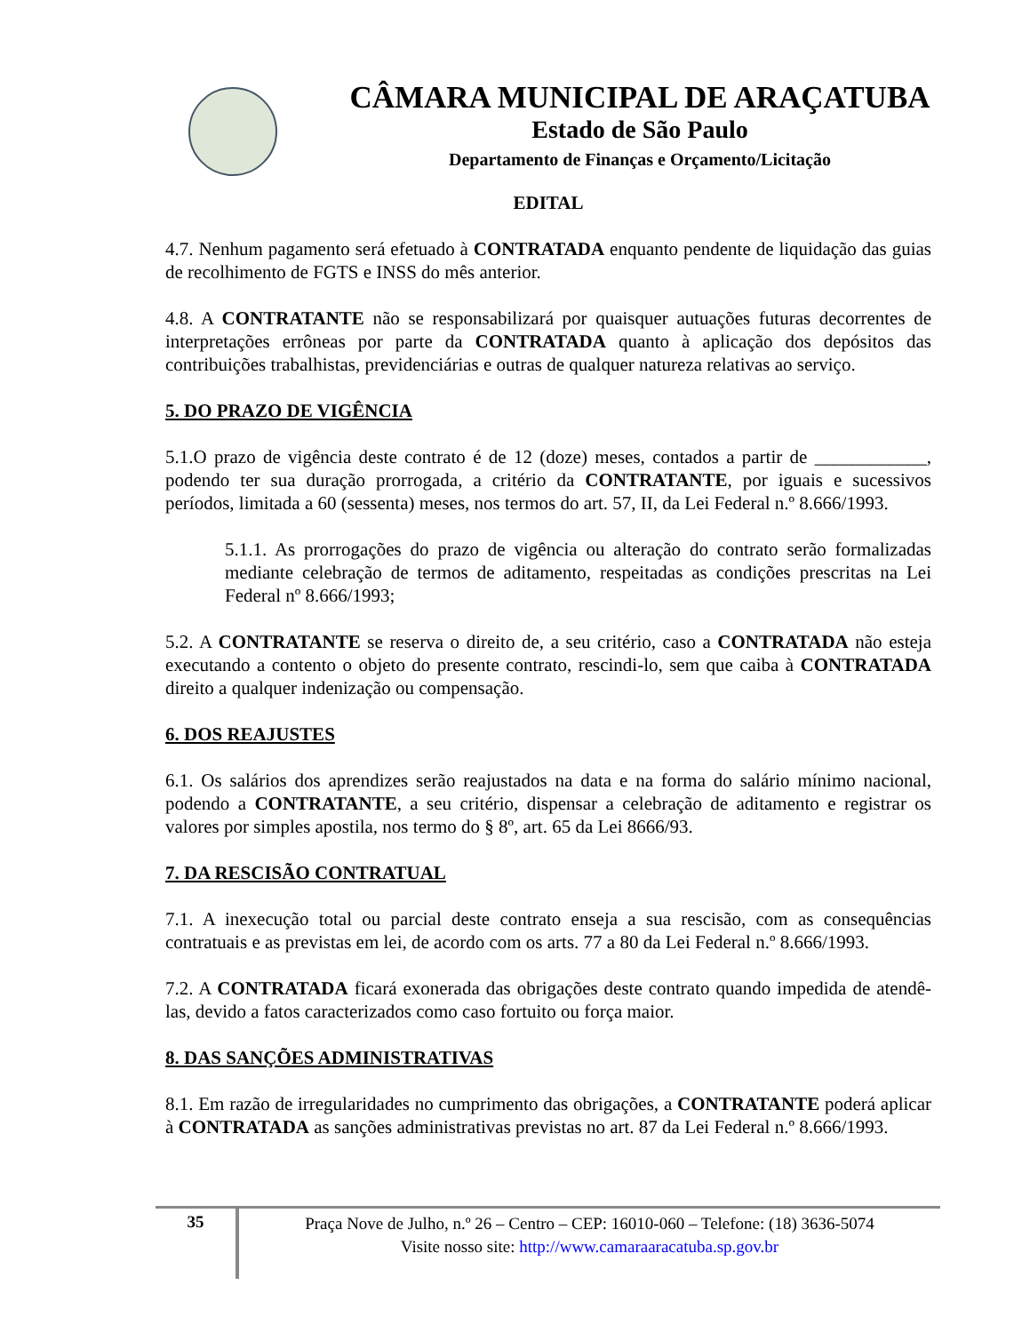CÂMARA MUNICIPAL DE ARAÇATUBA
Estado de São Paulo
Departamento de Finanças e Orçamento/Licitação
EDITAL
4.7. Nenhum pagamento será efetuado à CONTRATADA enquanto pendente de liquidação das guias de recolhimento de FGTS e INSS do mês anterior.
4.8. A CONTRATANTE não se responsabilizará por quaisquer autuações futuras decorrentes de interpretações errôneas por parte da CONTRATADA quanto à aplicação dos depósitos das contribuições trabalhistas, previdenciárias e outras de qualquer natureza relativas ao serviço.
5. DO PRAZO DE VIGÊNCIA
5.1.O prazo de vigência deste contrato é de 12 (doze) meses, contados a partir de ____________, podendo ter sua duração prorrogada, a critério da CONTRATANTE, por iguais e sucessivos períodos, limitada a 60 (sessenta) meses, nos termos do art. 57, II, da Lei Federal n.º 8.666/1993.
5.1.1. As prorrogações do prazo de vigência ou alteração do contrato serão formalizadas mediante celebração de termos de aditamento, respeitadas as condições prescritas na Lei Federal nº 8.666/1993;
5.2. A CONTRATANTE se reserva o direito de, a seu critério, caso a CONTRATADA não esteja executando a contento o objeto do presente contrato, rescindi-lo, sem que caiba à CONTRATADA direito a qualquer indenização ou compensação.
6. DOS REAJUSTES
6.1. Os salários dos aprendizes serão reajustados na data e na forma do salário mínimo nacional, podendo a CONTRATANTE, a seu critério, dispensar a celebração de aditamento e registrar os valores por simples apostila, nos termo do § 8º, art. 65 da Lei 8666/93.
7. DA RESCISÃO CONTRATUAL
7.1. A inexecução total ou parcial deste contrato enseja a sua rescisão, com as consequências contratuais e as previstas em lei, de acordo com os arts. 77 a 80 da Lei Federal n.º 8.666/1993.
7.2. A CONTRATADA ficará exonerada das obrigações deste contrato quando impedida de atendê-las, devido a fatos caracterizados como caso fortuito ou força maior.
8. DAS SANÇÕES ADMINISTRATIVAS
8.1. Em razão de irregularidades no cumprimento das obrigações, a CONTRATANTE poderá aplicar à CONTRATADA as sanções administrativas previstas no art. 87 da Lei Federal n.º 8.666/1993.
35
Praça Nove de Julho, n.º 26 – Centro – CEP: 16010-060 – Telefone: (18) 3636-5074
Visite nosso site: http://www.camaraaracatuba.sp.gov.br